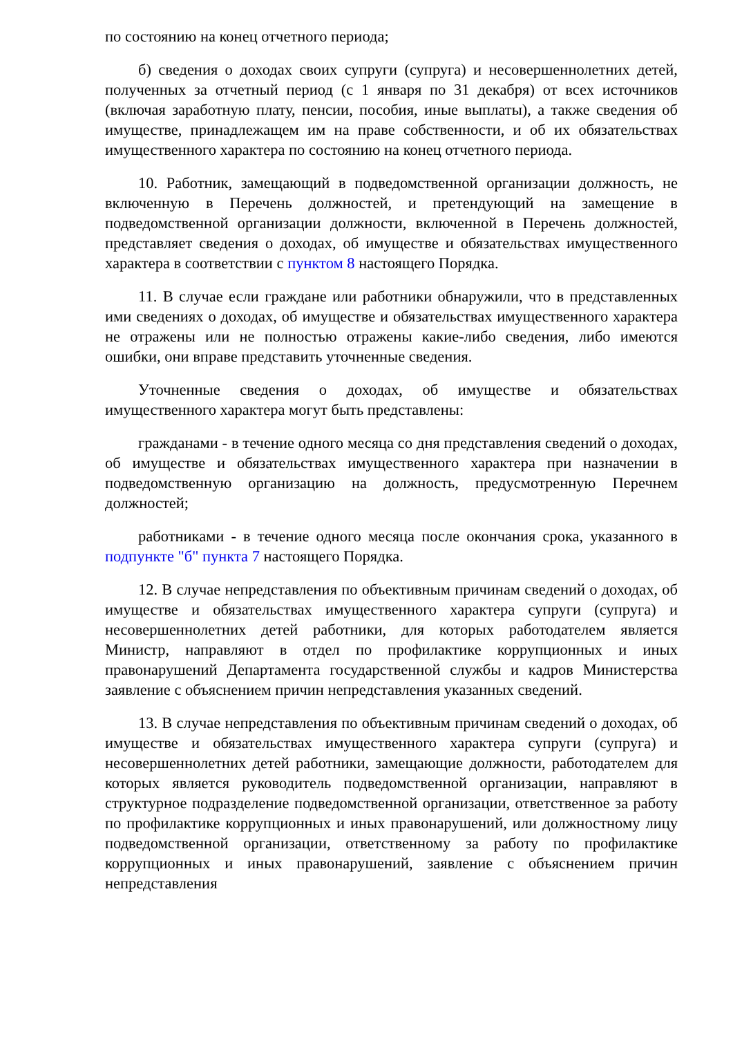по состоянию на конец отчетного периода;
б) сведения о доходах своих супруги (супруга) и несовершеннолетних детей, полученных за отчетный период (с 1 января по 31 декабря) от всех источников (включая заработную плату, пенсии, пособия, иные выплаты), а также сведения об имуществе, принадлежащем им на праве собственности, и об их обязательствах имущественного характера по состоянию на конец отчетного периода.
10. Работник, замещающий в подведомственной организации должность, не включенную в Перечень должностей, и претендующий на замещение в подведомственной организации должности, включенной в Перечень должностей, представляет сведения о доходах, об имуществе и обязательствах имущественного характера в соответствии с пунктом 8 настоящего Порядка.
11. В случае если граждане или работники обнаружили, что в представленных ими сведениях о доходах, об имуществе и обязательствах имущественного характера не отражены или не полностью отражены какие-либо сведения, либо имеются ошибки, они вправе представить уточненные сведения.
Уточненные сведения о доходах, об имуществе и обязательствах имущественного характера могут быть представлены:
гражданами - в течение одного месяца со дня представления сведений о доходах, об имуществе и обязательствах имущественного характера при назначении в подведомственную организацию на должность, предусмотренную Перечнем должностей;
работниками - в течение одного месяца после окончания срока, указанного в подпункте "б" пункта 7 настоящего Порядка.
12. В случае непредставления по объективным причинам сведений о доходах, об имуществе и обязательствах имущественного характера супруги (супруга) и несовершеннолетних детей работники, для которых работодателем является Министр, направляют в отдел по профилактике коррупционных и иных правонарушений Департамента государственной службы и кадров Министерства заявление с объяснением причин непредставления указанных сведений.
13. В случае непредставления по объективным причинам сведений о доходах, об имуществе и обязательствах имущественного характера супруги (супруга) и несовершеннолетних детей работники, замещающие должности, работодателем для которых является руководитель подведомственной организации, направляют в структурное подразделение подведомственной организации, ответственное за работу по профилактике коррупционных и иных правонарушений, или должностному лицу подведомственной организации, ответственному за работу по профилактике коррупционных и иных правонарушений, заявление с объяснением причин непредставления